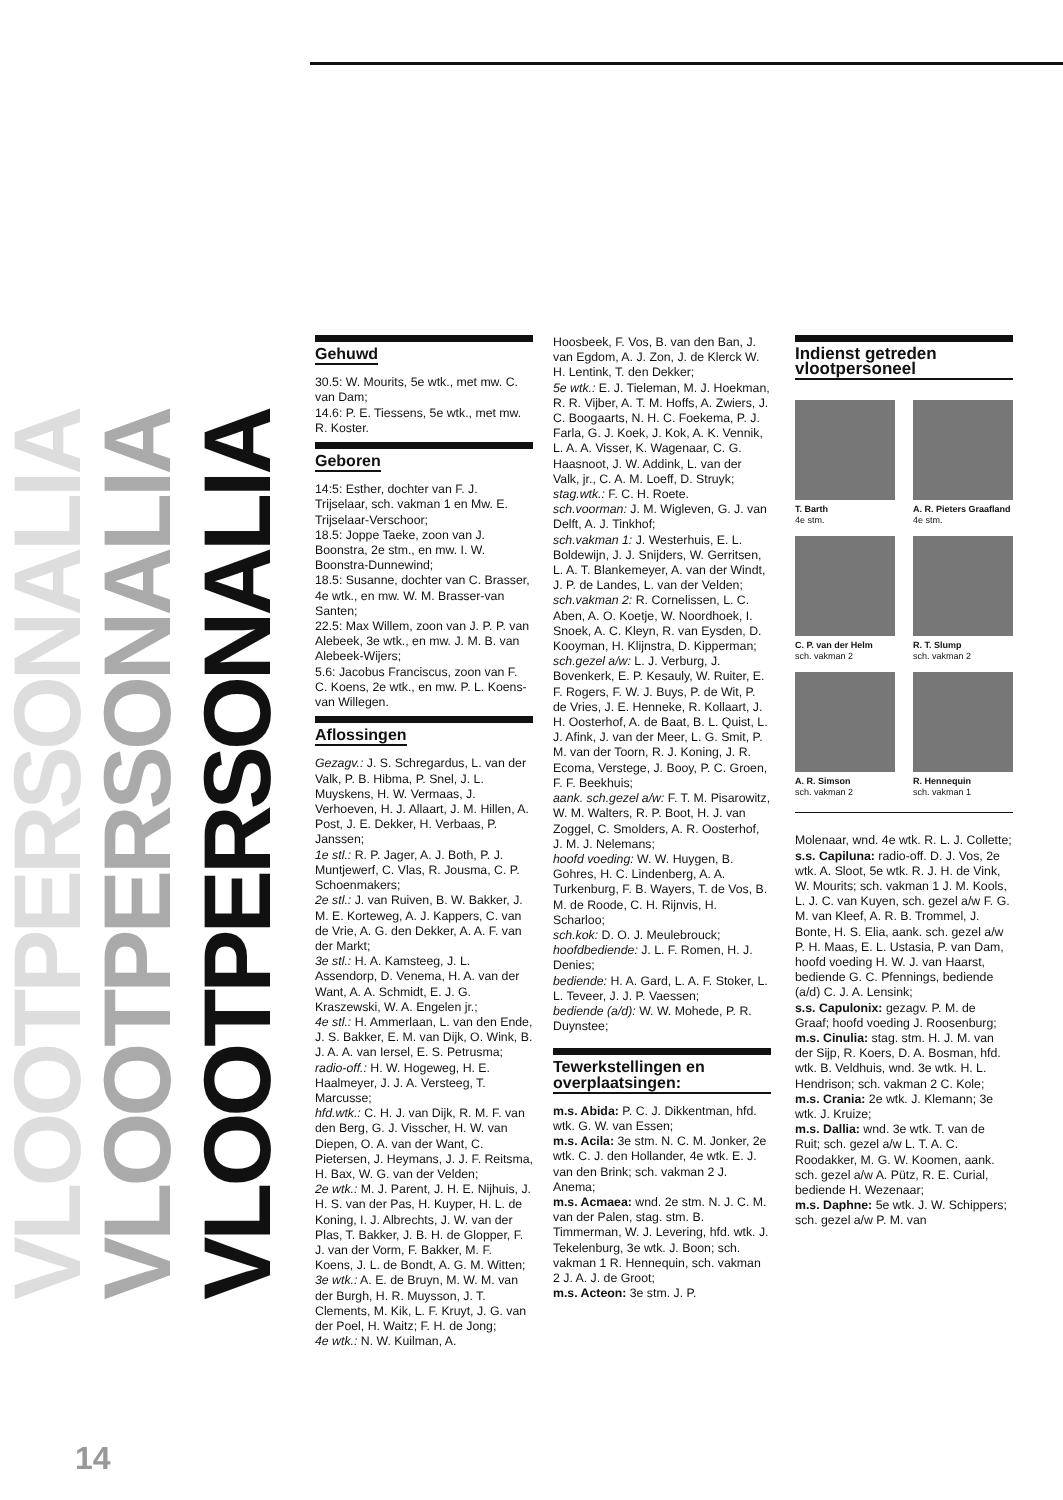VLOOTPERSONALIA
VLOOTPERSONALIA
VLOOTPERSONALIA
Gehuwd
30.5: W. Mourits, 5e wtk., met mw. C. van Dam;
14.6: P. E. Tiessens, 5e wtk., met mw. R. Koster.
Geboren
14:5: Esther, dochter van F. J. Trijselaar, sch. vakman 1 en Mw. E. Trijselaar-Verschoor;
18.5: Joppe Taeke, zoon van J. Boonstra, 2e stm., en mw. I. W. Boonstra-Dunnewind;
18.5: Susanne, dochter van C. Brasser, 4e wtk., en mw. W. M. Brasser-van Santen;
22.5: Max Willem, zoon van J. P. P. van Alebeek, 3e wtk., en mw. J. M. B. van Alebeek-Wijers;
5.6: Jacobus Franciscus, zoon van F. C. Koens, 2e wtk., en mw. P. L. Koens-van Willegen.
Aflossingen
Gezagv.: J. S. Schregardus, L. van der Valk, P. B. Hibma, P. Snel, J. L. Muyskens, H. W. Vermaas, J. Verhoeven, H. J. Allaart, J. M. Hillen, A. Post, J. E. Dekker, H. Verbaas, P. Janssen;
1e stl.: R. P. Jager, A. J. Both, P. J. Muntjewerf, C. Vlas, R. Jousma, C. P. Schoenmakers;
2e stl.: J. van Ruiven, B. W. Bakker, J. M. E. Korteweg, A. J. Kappers, C. van de Vrie, A. G. den Dekker, A. A. F. van der Markt;
3e stl.: H. A. Kamsteeg, J. L. Assendorp, D. Venema, H. A. van der Want, A. A. Schmidt, E. J. G. Kraszewski, W. A. Engelen jr.;
4e stl.: H. Ammerlaan, L. van den Ende, J. S. Bakker, E. M. van Dijk, O. Wink, B. J. A. A. van Iersel, E. S. Petrusma;
radio-off.: H. W. Hogeweg, H. E. Haalmeyer, J. J. A. Versteeg, T. Marcusse;
hfd.wtk.: C. H. J. van Dijk, R. M. F. van den Berg, G. J. Visscher, H. W. van Diepen, O. A. van der Want, C. Pietersen, J. Heymans, J. J. F. Reitsma, H. Bax, W. G. van der Velden;
2e wtk.: M. J. Parent, J. H. E. Nijhuis, J. H. S. van der Pas, H. Kuyper, H. L. de Koning, I. J. Albrechts, J. W. van der Plas, T. Bakker, J. B. H. de Glopper, F. J. van der Vorm, F. Bakker, M. F. Koens, J. L. de Bondt, A. G. M. Witten;
3e wtk.: A. E. de Bruyn, M. W. M. van der Burgh, H. R. Muysson, J. T. Clements, M. Kik, L. F. Kruyt, J. G. van der Poel, H. Waitz; F. H. de Jong;
4e wtk.: N. W. Kuilman, A.
Hoosbeek, F. Vos, B. van den Ban, J. van Egdom, A. J. Zon, J. de Klerck W. H. Lentink, T. den Dekker;
5e wtk.: E. J. Tieleman, M. J. Hoekman, R. R. Vijber, A. T. M. Hoffs, A. Zwiers, J. C. Boogaarts, N. H. C. Foekema, P. J. Farla, G. J. Koek, J. Kok, A. K. Vennik, L. A. A. Visser, K. Wagenaar, C. G. Haasnoot, J. W. Addink, L. van der Valk, jr., C. A. M. Loeff, D. Struyk;
stag.wtk.: F. C. H. Roete.
sch.voorman: J. M. Wigleven, G. J. van Delft, A. J. Tinkhof;
sch.vakman 1: J. Westerhuis, E. L. Boldewijn, J. J. Snijders, W. Gerritsen, L. A. T. Blankemeyer, A. van der Windt, J. P. de Landes, L. van der Velden;
sch.vakman 2: R. Cornelissen, L. C. Aben, A. O. Koetje, W. Noordhoek, I. Snoek, A. C. Kleyn, R. van Eysden, D. Kooyman, H. Klijnstra, D. Kipperman;
sch.gezel a/w: L. J. Verburg, J. Bovenkerk, E. P. Kesauly, W. Ruiter, E. F. Rogers, F. W. J. Buys, P. de Wit, P. de Vries, J. E. Henneke, R. Kollaart, J. H. Oosterhof, A. de Baat, B. L. Quist, L. J. Afink, J. van der Meer, L. G. Smit, P. M. van der Toorn, R. J. Koning, J. R. Ecoma, Verstege, J. Booy, P. C. Groen, F. F. Beekhuis;
aank. sch.gezel a/w: F. T. M. Pisarowitz, W. M. Walters, R. P. Boot, H. J. van Zoggel, C. Smolders, A. R. Oosterhof, J. M. J. Nelemans;
hoofd voeding: W. W. Huygen, B. Gohres, H. C. Lindenberg, A. A. Turkenburg, F. B. Wayers, T. de Vos, B. M. de Roode, C. H. Rijnvis, H. Scharloo;
sch.kok: D. O. J. Meulebrouck;
hoofdbediende: J. L. F. Romen, H. J. Denies;
bediende: H. A. Gard, L. A. F. Stoker, L. L. Teveer, J. J. P. Vaessen;
bediende (a/d): W. W. Mohede, P. R. Duynstee;
Tewerkstellingen en overplaatsingen:
m.s. Abida: P. C. J. Dikkentman, hfd. wtk. G. W. van Essen;
m.s. Acila: 3e stm. N. C. M. Jonker, 2e wtk. C. J. den Hollander, 4e wtk. E. J. van den Brink; sch. vakman 2 J. Anema;
m.s. Acmaea: wnd. 2e stm. N. J. C. M. van der Palen, stag. stm. B. Timmerman, W. J. Levering, hfd. wtk. J. Tekelenburg, 3e wtk. J. Boon; sch. vakman 1 R. Hennequin, sch. vakman 2 J. A. J. de Groot;
m.s. Acteon: 3e stm. J. P.
Indienst getreden vlootpersoneel
T. Barth
4e stm.
A. R. Pieters Graafland
4e stm.
C. P. van der Helm
sch. vakman 2
R. T. Slump
sch. vakman 2
A. R. Simson
sch. vakman 2
R. Hennequin
sch. vakman 1
Molenaar, wnd. 4e wtk. R. L. J. Collette;
s.s. Capiluna: radio-off. D. J. Vos, 2e wtk. A. Sloot, 5e wtk. R. J. H. de Vink, W. Mourits; sch. vakman 1 J. M. Kools, L. J. C. van Kuyen, sch. gezel a/w F. G. M. van Kleef, A. R. B. Trommel, J. Bonte, H. S. Elia, aank. sch. gezel a/w P. H. Maas, E. L. Ustasia, P. van Dam, hoofd voeding H. W. J. van Haarst, bediende G. C. Pfennings, bediende (a/d) C. J. A. Lensink;
s.s. Capulonix: gezagv. P. M. de Graaf; hoofd voeding J. Roosenburg;
m.s. Cinulia: stag. stm. H. J. M. van der Sijp, R. Koers, D. A. Bosman, hfd. wtk. B. Veldhuis, wnd. 3e wtk. H. L. Hendrison; sch. vakman 2 C. Kole;
m.s. Crania: 2e wtk. J. Klemann; 3e wtk. J. Kruize;
m.s. Dallia: wnd. 3e wtk. T. van de Ruit; sch. gezel a/w L. T. A. C. Roodakker, M. G. W. Koomen, aank. sch. gezel a/w A. Pütz, R. E. Curial, bediende H. Wezenaar;
m.s. Daphne: 5e wtk. J. W. Schippers; sch. gezel a/w P. M. van
14